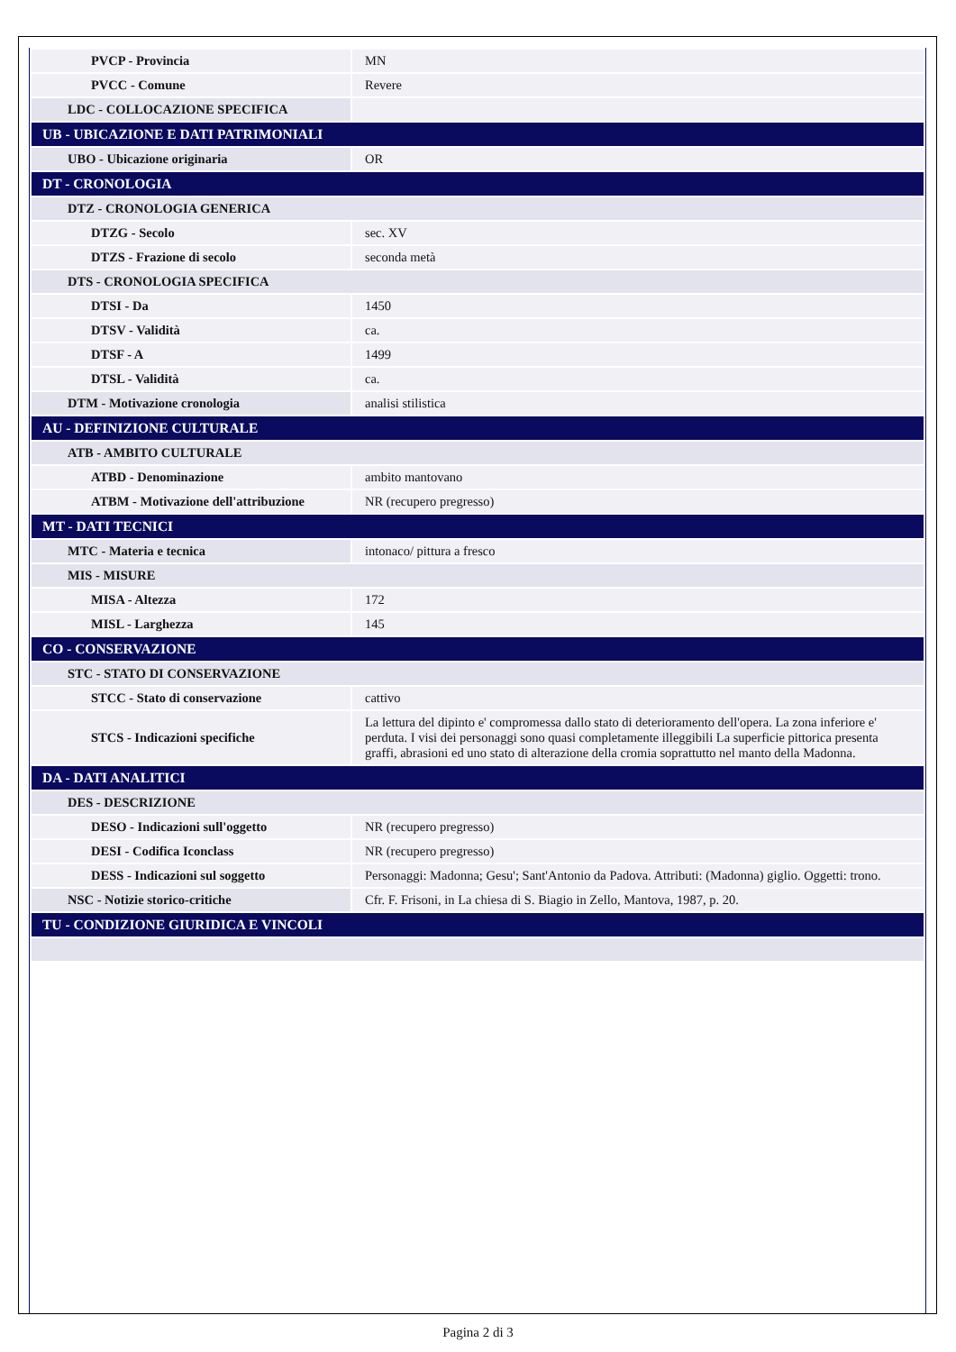| PVCP - Provincia | MN |
| PVCC - Comune | Revere |
| LDC - COLLOCAZIONE SPECIFICA | |
| UB - UBICAZIONE E DATI PATRIMONIALI | |
| UBO - Ubicazione originaria | OR |
| DT - CRONOLOGIA | |
| DTZ - CRONOLOGIA GENERICA | |
| DTZG - Secolo | sec. XV |
| DTZS - Frazione di secolo | seconda metà |
| DTS - CRONOLOGIA SPECIFICA | |
| DTSI - Da | 1450 |
| DTSV - Validità | ca. |
| DTSF - A | 1499 |
| DTSL - Validità | ca. |
| DTM - Motivazione cronologia | analisi stilistica |
| AU - DEFINIZIONE CULTURALE | |
| ATB - AMBITO CULTURALE | |
| ATBD - Denominazione | ambito mantovano |
| ATBM - Motivazione dell'attribuzione | NR (recupero pregresso) |
| MT - DATI TECNICI | |
| MTC - Materia e tecnica | intonaco/ pittura a fresco |
| MIS - MISURE | |
| MISA - Altezza | 172 |
| MISL - Larghezza | 145 |
| CO - CONSERVAZIONE | |
| STC - STATO DI CONSERVAZIONE | |
| STCC - Stato di conservazione | cattivo |
| STCS - Indicazioni specifiche | La lettura del dipinto e' compromessa dallo stato di deterioramento dell'opera. La zona inferiore e' perduta. I visi dei personaggi sono quasi completamente illeggibili La superficie pittorica presenta graffi, abrasioni ed uno stato di alterazione della cromia soprattutto nel manto della Madonna. |
| DA - DATI ANALITICI | |
| DES - DESCRIZIONE | |
| DESO - Indicazioni sull'oggetto | NR (recupero pregresso) |
| DESI - Codifica Iconclass | NR (recupero pregresso) |
| DESS - Indicazioni sul soggetto | Personaggi: Madonna; Gesu'; Sant'Antonio da Padova. Attributi: (Madonna) giglio. Oggetti: trono. |
| NSC - Notizie storico-critiche | Cfr. F. Frisoni, in La chiesa di S. Biagio in Zello, Mantova, 1987, p. 20. |
| TU - CONDIZIONE GIURIDICA E VINCOLI | |
Pagina 2 di 3